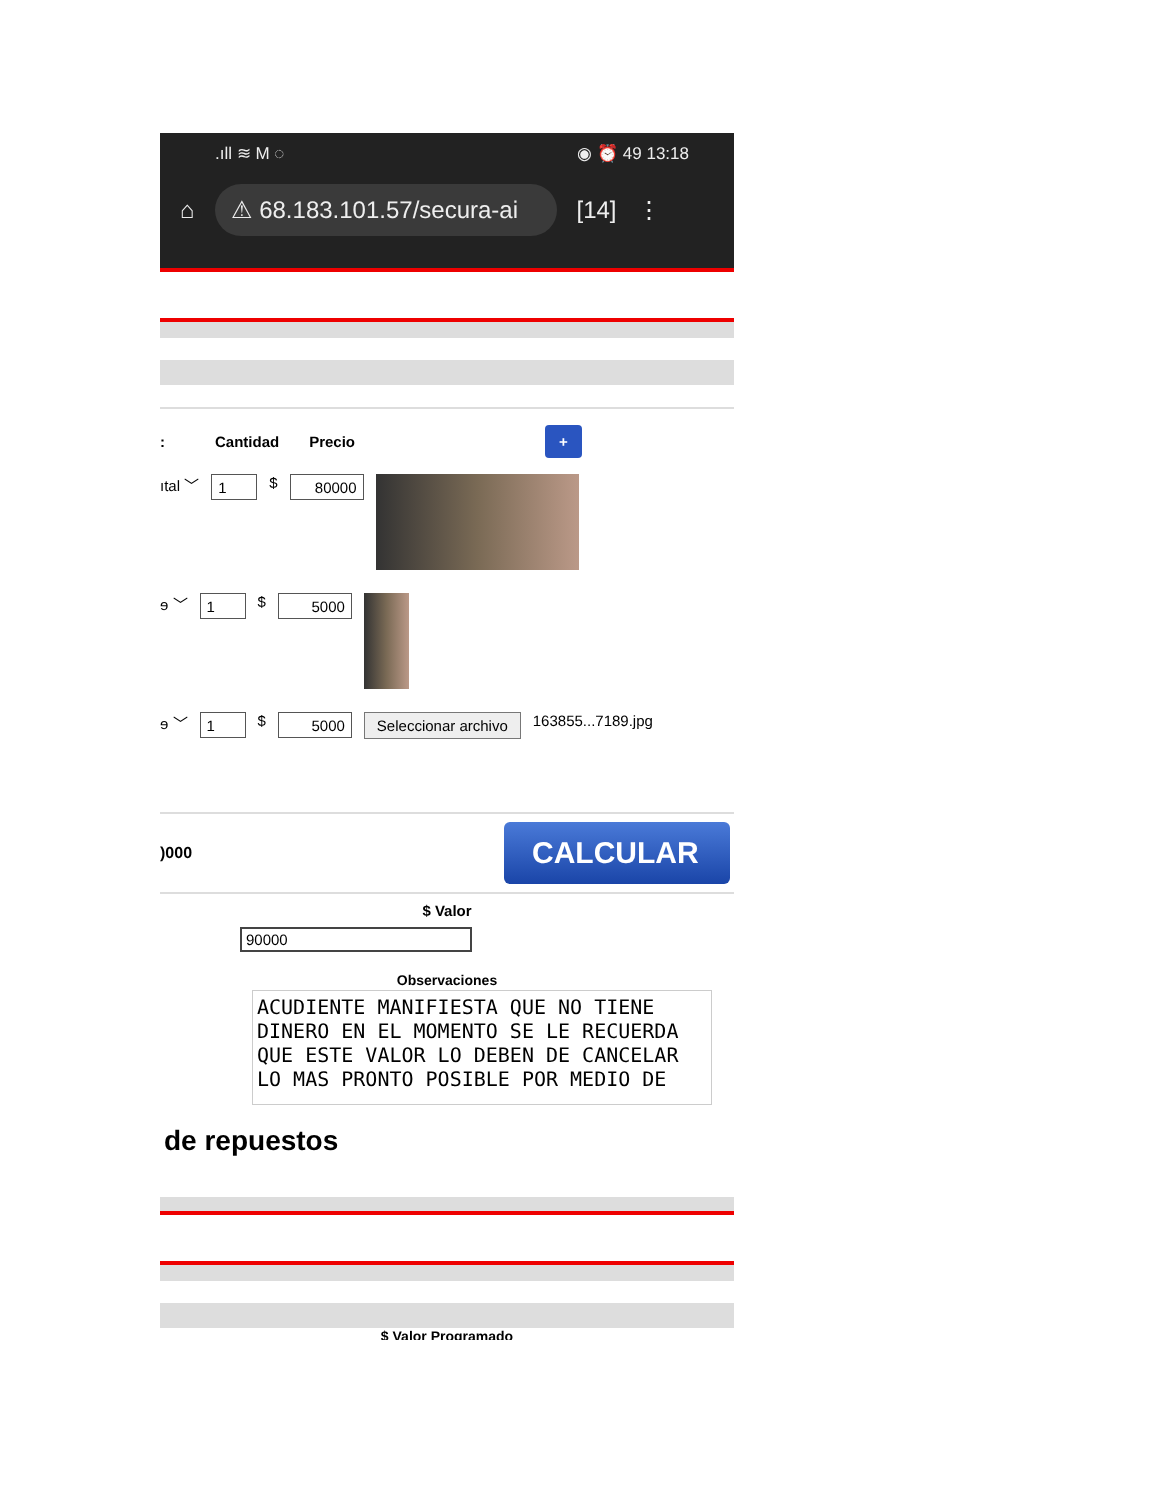.ıll ≋ M ◌ ◉ ⏰ 49 13:18
⌂
⚠ 68.183.101.57/secura-ai
[14] ⋮
: Cantidad Precio +
ıtal ﹀ 1 $ 80000
ɘ ﹀ 1 $ 5000
ɘ ﹀ 1 $ 5000 Seleccionar archivo 163855...7189.jpg
)000 CALCULAR
$ Valor
90000
Observaciones
ACUDIENTE MANIFIESTA QUE NO TIENE DINERO EN EL MOMENTO SE LE RECUERDA QUE ESTE VALOR LO DEBEN DE CANCELAR LO MAS PRONTO POSIBLE POR MEDIO DE
de repuestos
$ Valor Programado